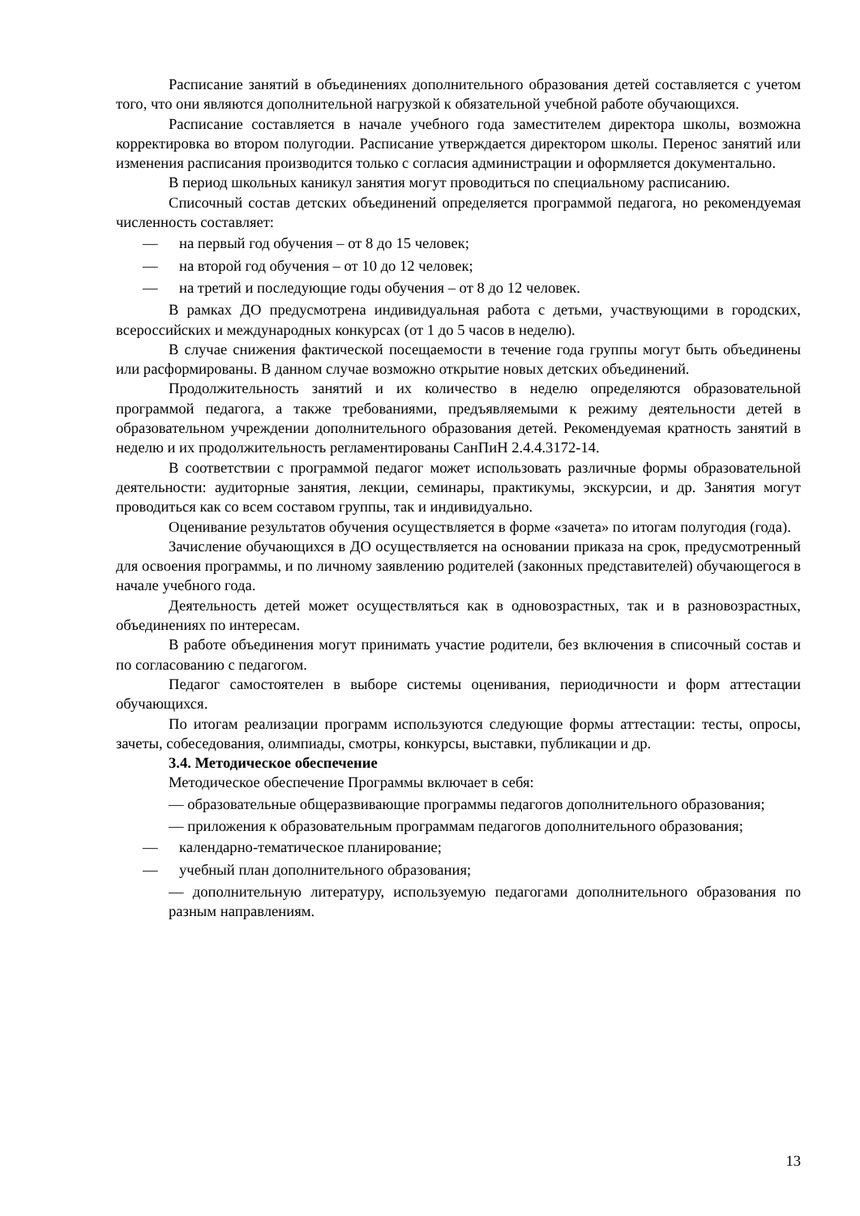Расписание занятий в объединениях дополнительного образования детей составляется с учетом того, что они являются дополнительной нагрузкой к обязательной учебной работе обучающихся.
Расписание составляется в начале учебного года заместителем директора школы, возможна корректировка во втором полугодии. Расписание утверждается директором школы. Перенос занятий или изменения расписания производится только с согласия администрации и оформляется документально.
В период школьных каникул занятия могут проводиться по специальному расписанию.
Списочный состав детских объединений определяется программой педагога, но рекомендуемая численность составляет:
— на первый год обучения – от 8 до 15 человек;
— на второй год обучения – от 10 до 12 человек;
— на третий и последующие годы обучения – от 8 до 12 человек.
В рамках ДО предусмотрена индивидуальная работа с детьми, участвующими в городских, всероссийских и международных конкурсах (от 1 до 5 часов в неделю).
В случае снижения фактической посещаемости в течение года группы могут быть объединены или расформированы. В данном случае возможно открытие новых детских объединений.
Продолжительность занятий и их количество в неделю определяются образовательной программой педагога, а также требованиями, предъявляемыми к режиму деятельности детей в образовательном учреждении дополнительного образования детей. Рекомендуемая кратность занятий в неделю и их продолжительность регламентированы СанПиН 2.4.4.3172-14.
В соответствии с программой педагог может использовать различные формы образовательной деятельности: аудиторные занятия, лекции, семинары, практикумы, экскурсии, и др. Занятия могут проводиться как со всем составом группы, так и индивидуально.
Оценивание результатов обучения осуществляется в форме «зачета» по итогам полугодия (года).
Зачисление обучающихся в ДО осуществляется на основании приказа на срок, предусмотренный для освоения программы, и по личному заявлению родителей (законных представителей) обучающегося в начале учебного года.
Деятельность детей может осуществляться как в одновозрастных, так и в разновозрастных, объединениях по интересам.
В работе объединения могут принимать участие родители, без включения в списочный состав и по согласованию с педагогом.
Педагог самостоятелен в выборе системы оценивания, периодичности и форм аттестации обучающихся.
По итогам реализации программ используются следующие формы аттестации: тесты, опросы, зачеты, собеседования, олимпиады, смотры, конкурсы, выставки, публикации и др.
3.4. Методическое обеспечение
Методическое обеспечение Программы включает в себя:
— образовательные общеразвивающие программы педагогов дополнительного образования;
— приложения к образовательным программам педагогов дополнительного образования;
— календарно-тематическое планирование;
— учебный план дополнительного образования;
— дополнительную литературу, используемую педагогами дополнительного образования по разным направлениям.
13